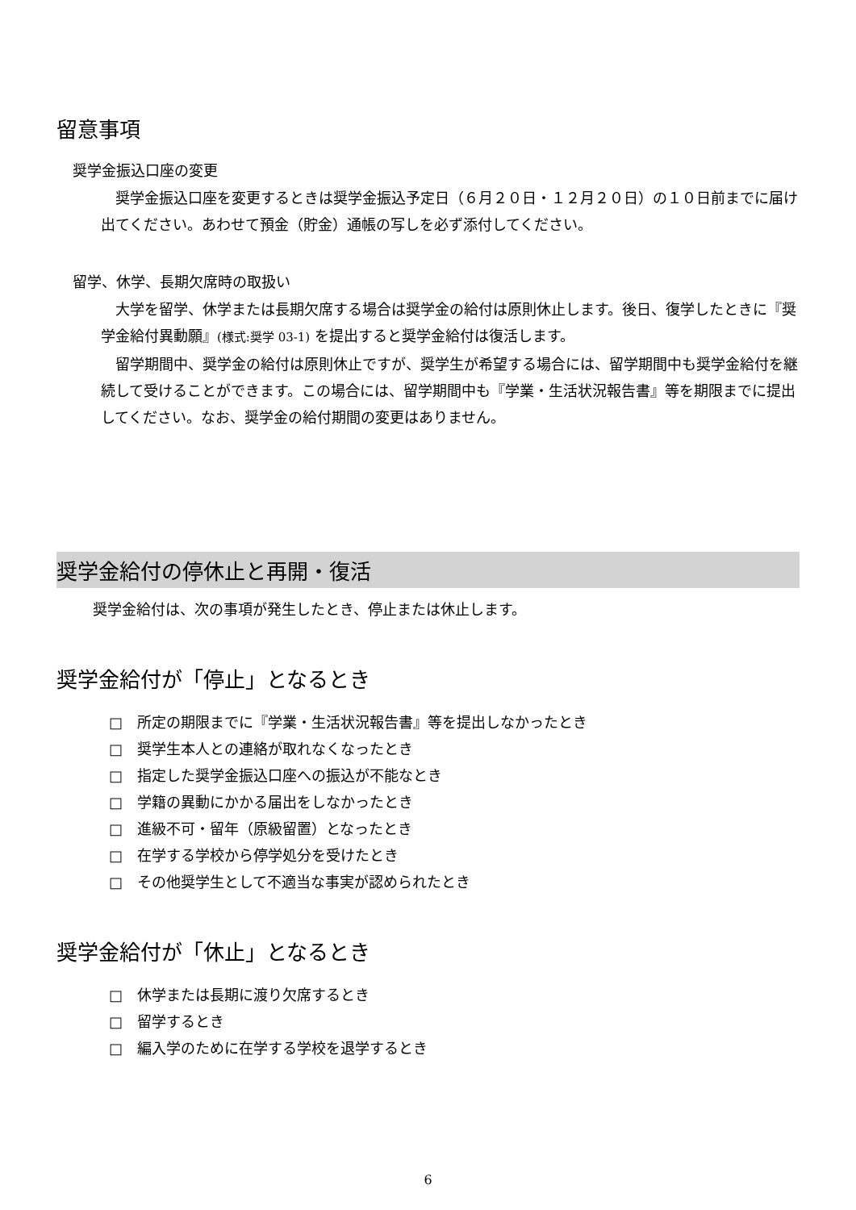留意事項
奨学金振込口座の変更
　奨学金振込口座を変更するときは奨学金振込予定日（６月２０日・１２月２０日）の１０日前までに届け出てください。あわせて預金（貯金）通帳の写しを必ず添付してください。
留学、休学、長期欠席時の取扱い
　大学を留学、休学または長期欠席する場合は奨学金の給付は原則休止します。後日、復学したときに『奨学金給付異動願』(様式:奨学 03-1) を提出すると奨学金給付は復活します。
　留学期間中、奨学金の給付は原則休止ですが、奨学生が希望する場合には、留学期間中も奨学金給付を継続して受けることができます。この場合には、留学期間中も『学業・生活状況報告書』等を期限までに提出してください。なお、奨学金の給付期間の変更はありません。
奨学金給付の停休止と再開・復活
奨学金給付は、次の事項が発生したとき、停止または休止します。
奨学金給付が「停止」となるとき
□　所定の期限までに『学業・生活状況報告書』等を提出しなかったとき
□　奨学生本人との連絡が取れなくなったとき
□　指定した奨学金振込口座への振込が不能なとき
□　学籍の異動にかかる届出をしなかったとき
□　進級不可・留年（原級留置）となったとき
□　在学する学校から停学処分を受けたとき
□　その他奨学生として不適当な事実が認められたとき
奨学金給付が「休止」となるとき
□　休学または長期に渡り欠席するとき
□　留学するとき
□　編入学のために在学する学校を退学するとき
6